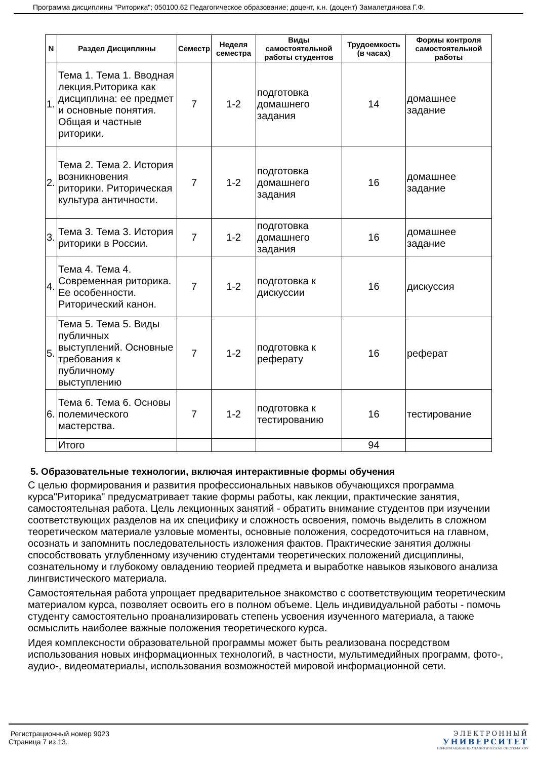Программа дисциплины "Риторика"; 050100.62 Педагогическое образование; доцент, к.н. (доцент) Замалетдинова Г.Ф.
| N | Раздел Дисциплины | Семестр | Неделя семестра | Виды самостоятельной работы студентов | Трудоемкость (в часах) | Формы контроля самостоятельной работы |
| --- | --- | --- | --- | --- | --- | --- |
| 1. | Тема 1. Тема 1. Вводная лекция.Риторика как дисциплина: ее предмет и основные понятия. Общая и частные риторики. | 7 | 1-2 | подготовка домашнего задания | 14 | домашнее задание |
| 2. | Тема 2. Тема 2. История возникновения риторики. Риторическая культура античности. | 7 | 1-2 | подготовка домашнего задания | 16 | домашнее задание |
| 3. | Тема 3. Тема 3. История риторики в России. | 7 | 1-2 | подготовка домашнего задания | 16 | домашнее задание |
| 4. | Тема 4. Тема 4. Современная риторика. Ее особенности. Риторический канон. | 7 | 1-2 | подготовка к дискуссии | 16 | дискуссия |
| 5. | Тема 5. Тема 5. Виды публичных выступлений. Основные требования к публичному выступлению | 7 | 1-2 | подготовка к реферату | 16 | реферат |
| 6. | Тема 6. Тема 6. Основы полемического мастерства. | 7 | 1-2 | подготовка к тестированию | 16 | тестирование |
| | Итого | | | | 94 | |
5. Образовательные технологии, включая интерактивные формы обучения
С целью формирования и развития профессиональных навыков обучающихся программа курса"Риторика" предусматривает такие формы работы, как лекции, практические занятия, самостоятельная работа. Цель лекционных занятий - обратить внимание студентов при изучении соответствующих разделов на их специфику и сложность освоения, помочь выделить в сложном теоретическом материале узловые моменты, основные положения, сосредоточиться на главном, осознать и запомнить последовательность изложения фактов. Практические занятия должны способствовать углубленному изучению студентами теоретических положений дисциплины, сознательному и глубокому овладению теорией предмета и выработке навыков языкового анализа лингвистического материала.
Самостоятельная работа упрощает предварительное знакомство с соответствующим теоретическим материалом курса, позволяет освоить его в полном объеме. Цель индивидуальной работы - помочь студенту самостоятельно проанализировать степень усвоения изученного материала, а также осмыслить наиболее важные положения теоретического курса.
Идея комплексности образовательной программы может быть реализована посредством использования новых информационных технологий, в частности, мультимедийных программ, фото-, аудио-, видеоматериалы, использования возможностей мировой информационной сети.
Регистрационный номер 9023
Страница 7 из 13.
ЭЛЕКТРОННЫЙ
УНИВЕРСИТЕТ
ИНФОРМАЦИОННО-АНАЛИТИЧЕСКАЯ СИСТЕМА КФУ